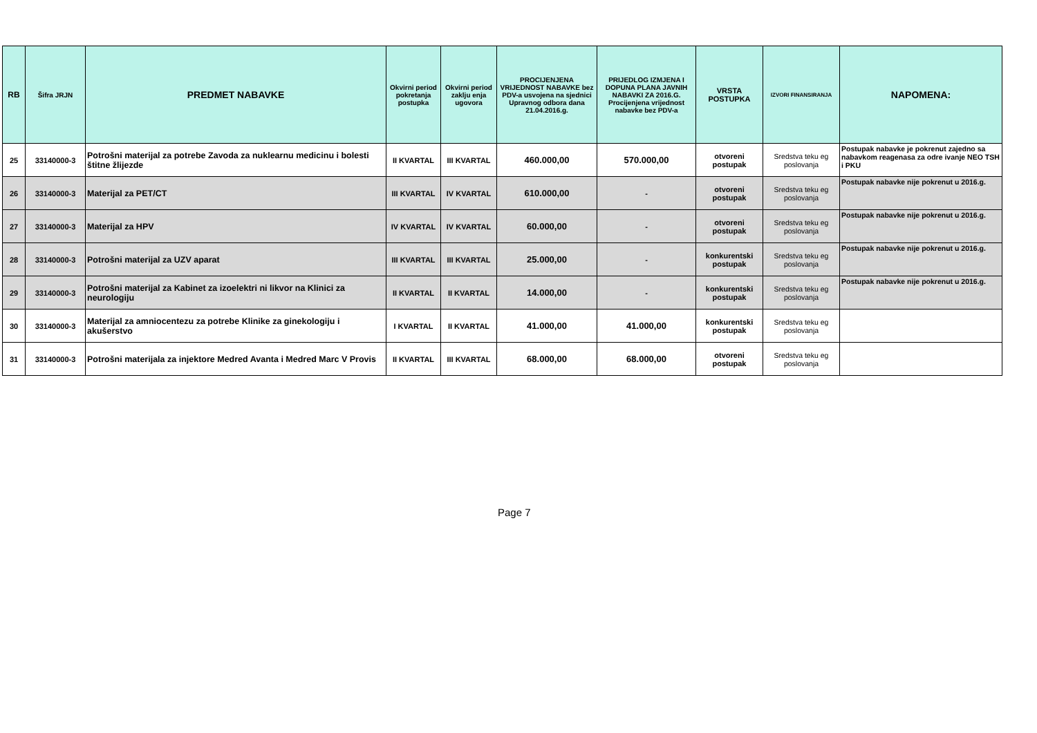| RB | Šifra JRJN | PREDMET NABAVKE | Okvirni period pokretanja postupka | Okvirni period zaklju enja ugovora | PROCIJENJENA VRIJEDNOST NABAVKE bez PDV-a usvojena na sjednici Upravnog odbora dana 21.04.2016.g. | PRIJEDLOG IZMJENA I DOPUNA PLANA JAVNIH NABAVKI ZA 2016.G. Procijenjena vrijednost nabavke bez PDV-a | VRSTA POSTUPKA | IZVORI FINANSIRANJA | NAPOMENA: |
| --- | --- | --- | --- | --- | --- | --- | --- | --- | --- |
| 25 | 33140000-3 | Potrošni materijal za potrebe Zavoda za nuklearnu medicinu i bolesti štitne žlijezde | II KVARTAL | III KVARTAL | 460.000,00 | 570.000,00 | otvoreni postupak | Sredstva teku eg poslovanja | Postupak nabavke je pokrenut zajedno sa nabavkom reagenasa za odre ivanje NEO TSH i PKU |
| 26 | 33140000-3 | Materijal za PET/CT | III KVARTAL | IV KVARTAL | 610.000,00 | - | otvoreni postupak | Sredstva teku eg poslovanja | Postupak nabavke nije pokrenut u 2016.g. |
| 27 | 33140000-3 | Materijal za HPV | IV KVARTAL | IV KVARTAL | 60.000,00 | - | otvoreni postupak | Sredstva teku eg poslovanja | Postupak nabavke nije pokrenut u 2016.g. |
| 28 | 33140000-3 | Potrošni materijal za UZV aparat | III KVARTAL | III KVARTAL | 25.000,00 | - | konkurentski postupak | Sredstva teku eg poslovanja | Postupak nabavke nije pokrenut u 2016.g. |
| 29 | 33140000-3 | Potrošni materijal za Kabinet za izoelektri ni likvor na Klinici za neurologiju | II KVARTAL | II KVARTAL | 14.000,00 | - | konkurentski postupak | Sredstva teku eg poslovanja | Postupak nabavke nije pokrenut u 2016.g. |
| 30 | 33140000-3 | Materijal za amniocentezu za potrebe Klinike za ginekologiju i akušerstvo | I KVARTAL | II KVARTAL | 41.000,00 | 41.000,00 | konkurentski postupak | Sredstva teku eg poslovanja | |
| 31 | 33140000-3 | Potrošni materijala za injektore Medred Avanta i Medred Marc V Provis | II KVARTAL | III KVARTAL | 68.000,00 | 68.000,00 | otvoreni postupak | Sredstva teku eg poslovanja | |
Page 7